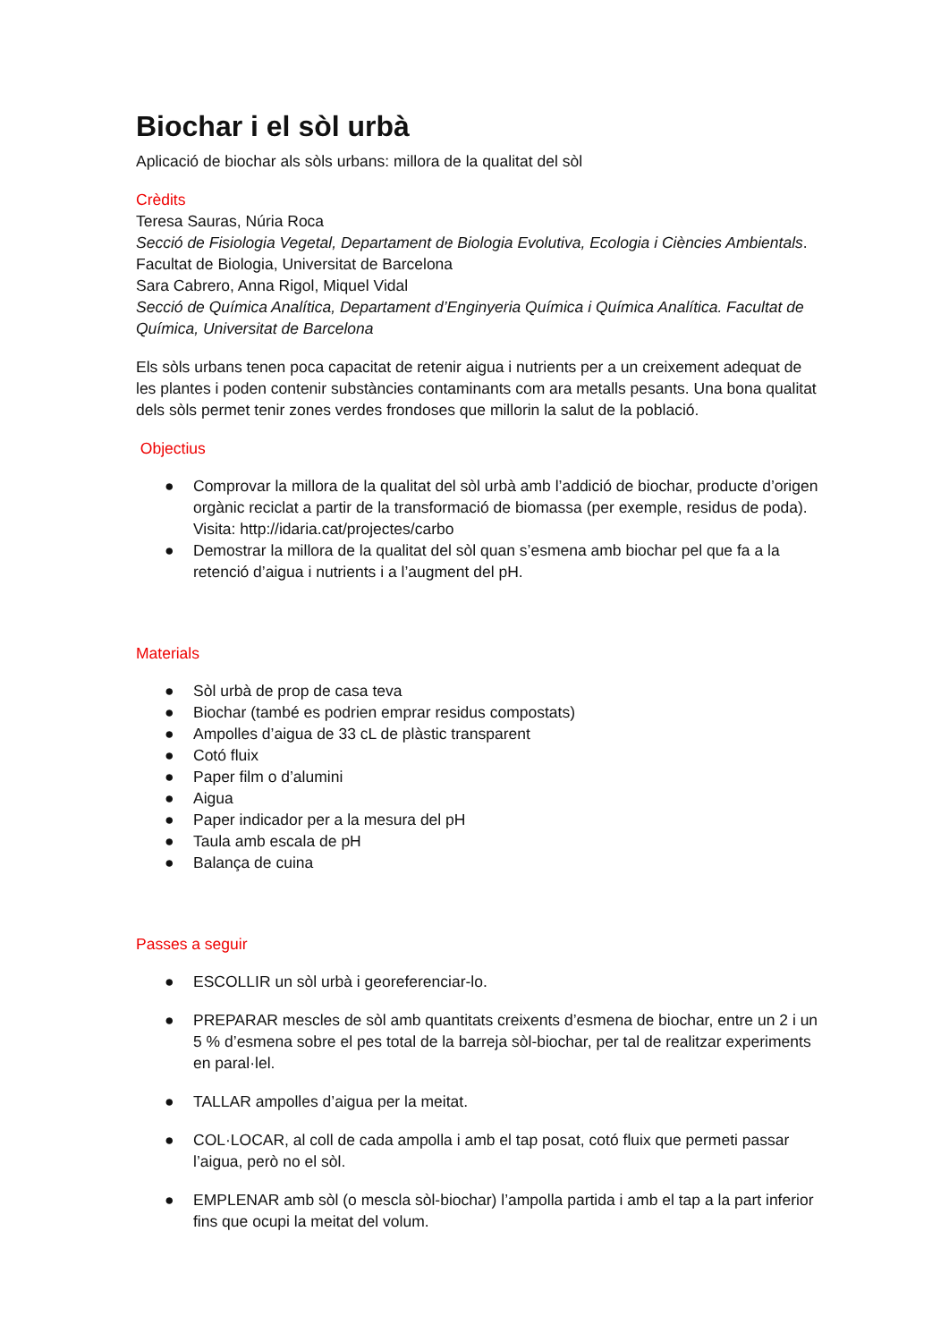Biochar i el sòl urbà
Aplicació de biochar als sòls urbans: millora de la qualitat del sòl
Crèdits
Teresa Sauras, Núria Roca
Secció de Fisiologia Vegetal, Departament de Biologia Evolutiva, Ecologia i Ciències Ambientals. Facultat de Biologia, Universitat de Barcelona
Sara Cabrero, Anna Rigol, Miquel Vidal
Secció de Química Analítica, Departament d’Enginyeria Química i Química Analítica. Facultat de Química, Universitat de Barcelona
Els sòls urbans tenen poca capacitat de retenir aigua i nutrients per a un creixement adequat de les plantes i poden contenir substàncies contaminants com ara metalls pesants. Una bona qualitat dels sòls permet tenir zones verdes frondoses que millorin la salut de la població.
Objectius
● Comprovar la millora de la qualitat del sòl urbà amb l’addició de biochar, producte d’origen orgànic reciclat a partir de la transformació de biomassa (per exemple, residus de poda). Visita: http://idaria.cat/projectes/carbo
● Demostrar la millora de la qualitat del sòl quan s’esmena amb biochar pel que fa a la retenció d’aigua i nutrients i a l’augment del pH.
Materials
● Sòl urbà de prop de casa teva
● Biochar (també es podrien emprar residus compostats)
● Ampolles d’aigua de 33 cL de plàstic transparent
● Cotó fluix
● Paper film o d’alumini
● Aigua
● Paper indicador per a la mesura del pH
● Taula amb escala de pH
● Balança de cuina
Passes a seguir
● ESCOLLIR un sòl urbà i georeferenciar-lo.
● PREPARAR mescles de sòl amb quantitats creixents d’esmena de biochar, entre un 2 i un 5 % d’esmena sobre el pes total de la barreja sòl-biochar, per tal de realitzar experiments en paral·lel.
● TALLAR ampolles d’aigua per la meitat.
● COL·LOCAR, al coll de cada ampolla i amb el tap posat, cotó fluix que permeti passar l’aigua, però no el sòl.
● EMPLENAR amb sòl (o mescla sòl-biochar) l’ampolla partida i amb el tap a la part inferior fins que ocupi la meitat del volum.